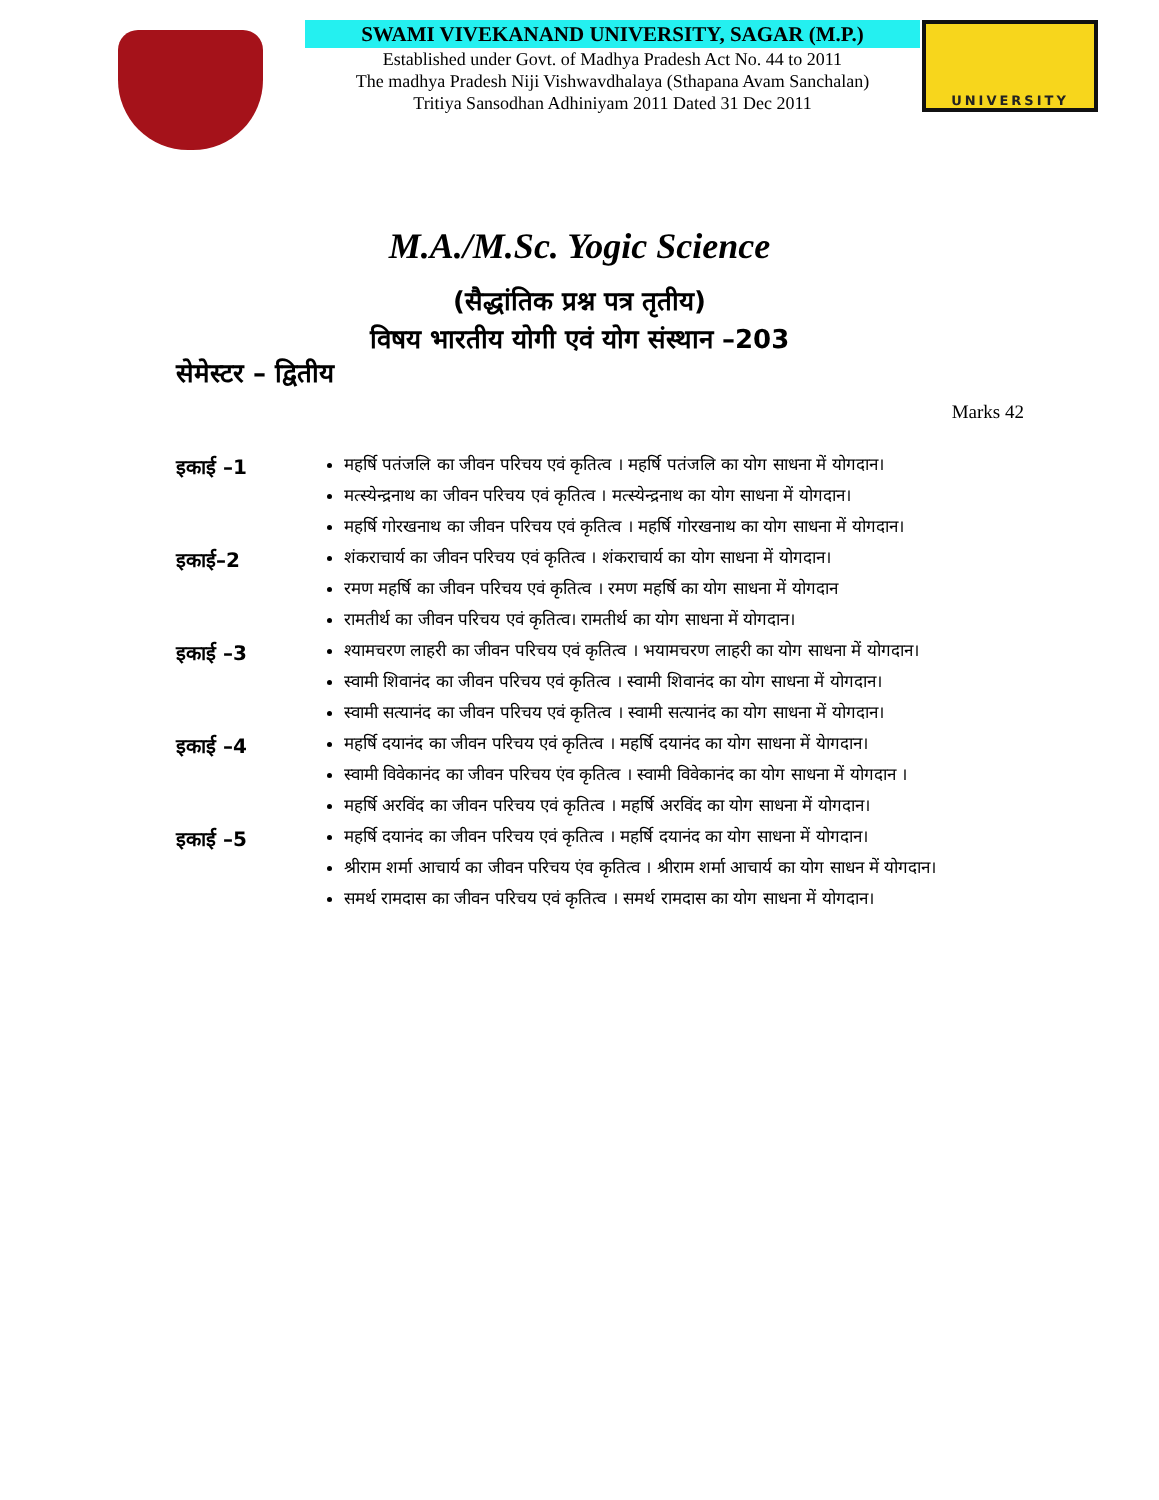SWAMI VIVEKANAND UNIVERSITY, SAGAR (M.P.)
Established under Govt. of Madhya Pradesh Act No. 44 to 2011
The madhya Pradesh Niji Vishwavdhalaya (Sthapana Avam Sanchalan)
Tritiya Sansodhan Adhiniyam 2011 Dated 31 Dec 2011
UNIVERSITY
M.A./M.Sc. Yogic Science
(सैद्धांतिक प्रश्न पत्र तृतीय)
विषय भारतीय योगी एवं योग संस्थान –203
सेमेस्टर – द्वितीय
Marks 42
इकाई –1
महर्षि पतंजलि का जीवन परिचय एवं कृतित्व । महर्षि पतंजलि का योग साधना में योगदान।
मत्स्येन्द्रनाथ का जीवन परिचय एवं कृतित्व । मत्स्येन्द्रनाथ का योग साधना में योगदान।
महर्षि गोरखनाथ का जीवन परिचय एवं कृतित्व । महर्षि गोरखनाथ का योग साधना में योगदान।
इकाई–2
शंकराचार्य का जीवन परिचय एवं कृतित्व । शंकराचार्य का योग साधना में योगदान।
रमण महर्षि का जीवन परिचय एवं कृतित्व । रमण महर्षि का योग साधना में योगदान
रामतीर्थ का जीवन परिचय एवं कृतित्व। रामतीर्थ का योग साधना में योगदान।
इकाई –3
श्यामचरण लाहरी का जीवन परिचय एवं कृतित्व । भयामचरण लाहरी का योग साधना में योगदान।
स्वामी शिवानंद का जीवन परिचय एवं कृतित्व । स्वामी शिवानंद का योग साधना में योगदान।
स्वामी सत्यानंद का जीवन परिचय एवं कृतित्व । स्वामी सत्यानंद का योग साधना में योगदान।
इकाई –4
महर्षि दयानंद का जीवन परिचय एवं कृतित्व । महर्षि दयानंद का योग साधना में येागदान।
स्वामी विवेकानंद का जीवन परिचय एंव कृतित्व । स्वामी विवेकानंद का योग साधना में योगदान ।
महर्षि अरविंद का जीवन परिचय एवं कृतित्व । महर्षि अरविंद का योग साधना में योगदान।
इकाई –5
महर्षि दयानंद का जीवन परिचय एवं कृतित्व । महर्षि दयानंद का योग साधना में योगदान।
श्रीराम शर्मा आचार्य का जीवन परिचय एंव कृतित्व । श्रीराम शर्मा आचार्य का योग साधन में योगदान।
समर्थ रामदास का जीवन परिचय एवं कृतित्व । समर्थ रामदास का योग साधना में योगदान।